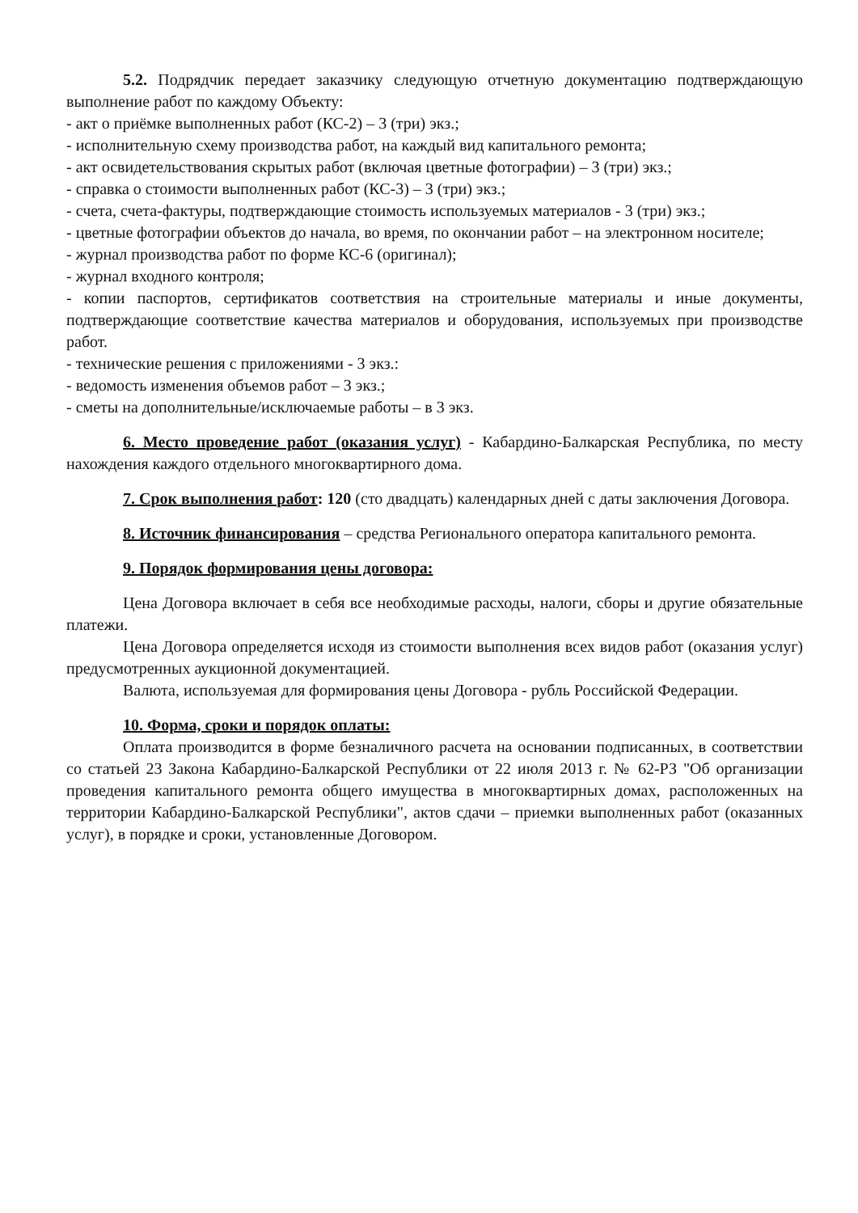5.2. Подрядчик передает заказчику следующую отчетную документацию подтверждающую выполнение работ по каждому Объекту:
- акт о приёмке выполненных работ (КС-2) – 3 (три) экз.;
- исполнительную схему производства работ, на каждый вид капитального ремонта;
- акт освидетельствования скрытых работ (включая цветные фотографии) – 3 (три) экз.;
- справка о стоимости выполненных работ (КС-3) – 3 (три) экз.;
- счета, счета-фактуры, подтверждающие стоимость используемых материалов - 3 (три) экз.;
- цветные фотографии объектов до начала, во время, по окончании работ – на электронном носителе;
- журнал производства работ по форме КС-6 (оригинал);
- журнал входного контроля;
- копии паспортов, сертификатов соответствия на строительные материалы и иные документы, подтверждающие соответствие качества материалов и оборудования, используемых при производстве работ.
- технические решения с приложениями - 3 экз.:
- ведомость изменения объемов работ – 3 экз.;
- сметы на дополнительные/исключаемые работы – в 3 экз.
6. Место проведение работ (оказания услуг) - Кабардино-Балкарская Республика, по месту нахождения каждого отдельного многоквартирного дома.
7. Срок выполнения работ: 120 (сто двадцать) календарных дней с даты заключения Договора.
8. Источник финансирования – средства Регионального оператора капитального ремонта.
9. Порядок формирования цены договора:
Цена Договора включает в себя все необходимые расходы, налоги, сборы и другие обязательные платежи.
Цена Договора определяется исходя из стоимости выполнения всех видов работ (оказания услуг) предусмотренных аукционной документацией.
Валюта, используемая для формирования цены Договора - рубль Российской Федерации.
10. Форма, сроки и порядок оплаты:
Оплата производится в форме безналичного расчета на основании подписанных, в соответствии со статьей 23 Закона Кабардино-Балкарской Республики от 22 июля 2013 г. № 62-РЗ "Об организации проведения капитального ремонта общего имущества в многоквартирных домах, расположенных на территории Кабардино-Балкарской Республики", актов сдачи – приемки выполненных работ (оказанных услуг), в порядке и сроки, установленные Договором.